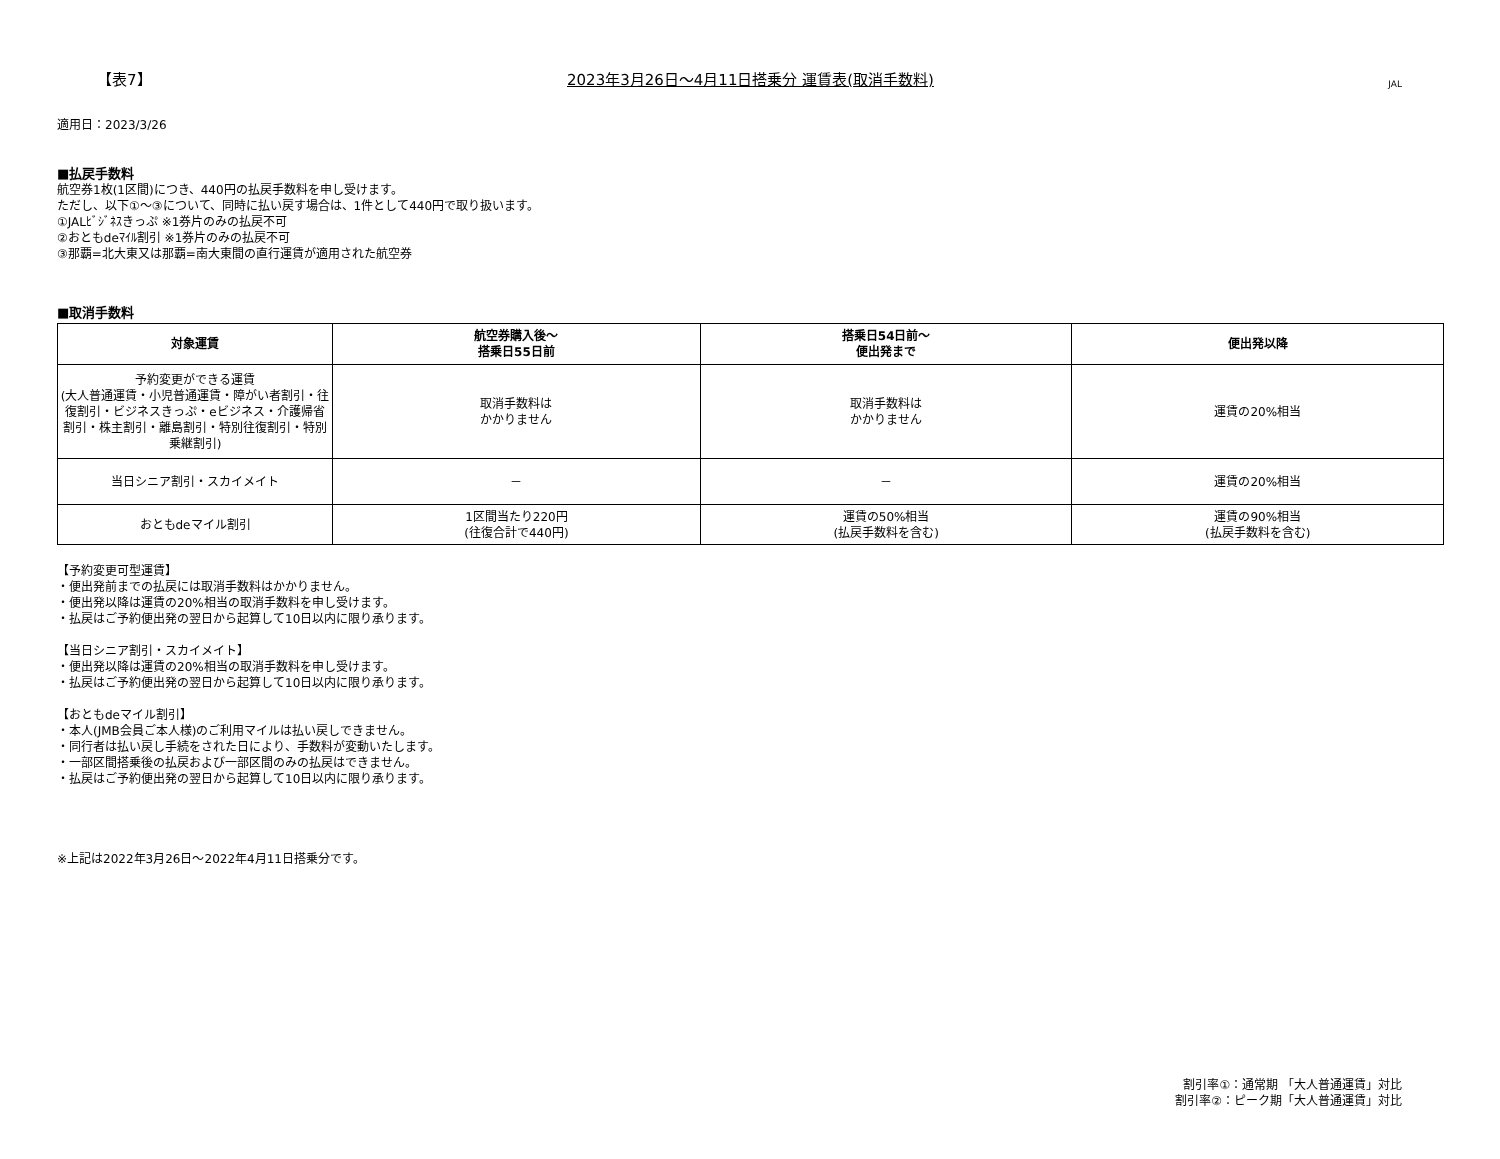【表7】
2023年3月26日～4月11日搭乗分 運賃表(取消手数料)
JAL
適用日：2023/3/26
■払戻手数料
航空券1枚(1区間)につき、440円の払戻手数料を申し受けます。
ただし、以下①～③について、同時に払い戻す場合は、1件として440円で取り扱います。
①JALﾋﾞｼﾞﾈｽきっぷ ※1券片のみの払戻不可
②おともdeﾏｲﾙ割引 ※1券片のみの払戻不可
③那覇=北大東又は那覇=南大東間の直行運賃が適用された航空券
■取消手数料
| 対象運賃 | 航空券購入後～ 搭乗日55日前 | 搭乗日54日前～ 便出発まで | 便出発以降 |
| --- | --- | --- | --- |
| 予約変更ができる運賃 (大人普通運賃・小児普通運賃・障がい者割引・往復割引・ビジネスきっぷ・eビジネス・介護帰省割引・株主割引・離島割引・特別往復割引・特別乗継割引) | 取消手数料は かかりません | 取消手数料は かかりません | 運賃の20%相当 |
| 当日シニア割引・スカイメイト | － | － | 運賃の20%相当 |
| おともdeマイル割引 | 1区間当たり220円 (往復合計で440円) | 運賃の50%相当 (払戻手数料を含む) | 運賃の90%相当 (払戻手数料を含む) |
【予約変更可型運賃】
・便出発前までの払戻には取消手数料はかかりません。
・便出発以降は運賃の20%相当の取消手数料を申し受けます。
・払戻はご予約便出発の翌日から起算して10日以内に限り承ります。
【当日シニア割引・スカイメイト】
・便出発以降は運賃の20%相当の取消手数料を申し受けます。
・払戻はご予約便出発の翌日から起算して10日以内に限り承ります。
【おともdeマイル割引】
・本人(JMB会員ご本人様)のご利用マイルは払い戻しできません。
・同行者は払い戻し手続をされた日により、手数料が変動いたします。
・一部区間搭乗後の払戻および一部区間のみの払戻はできません。
・払戻はご予約便出発の翌日から起算して10日以内に限り承ります。
※上記は2022年3月26日～2022年4月11日搭乗分です。
割引率①：通常期 「大人普通運賃」対比
割引率②：ピーク期「大人普通運賃」対比